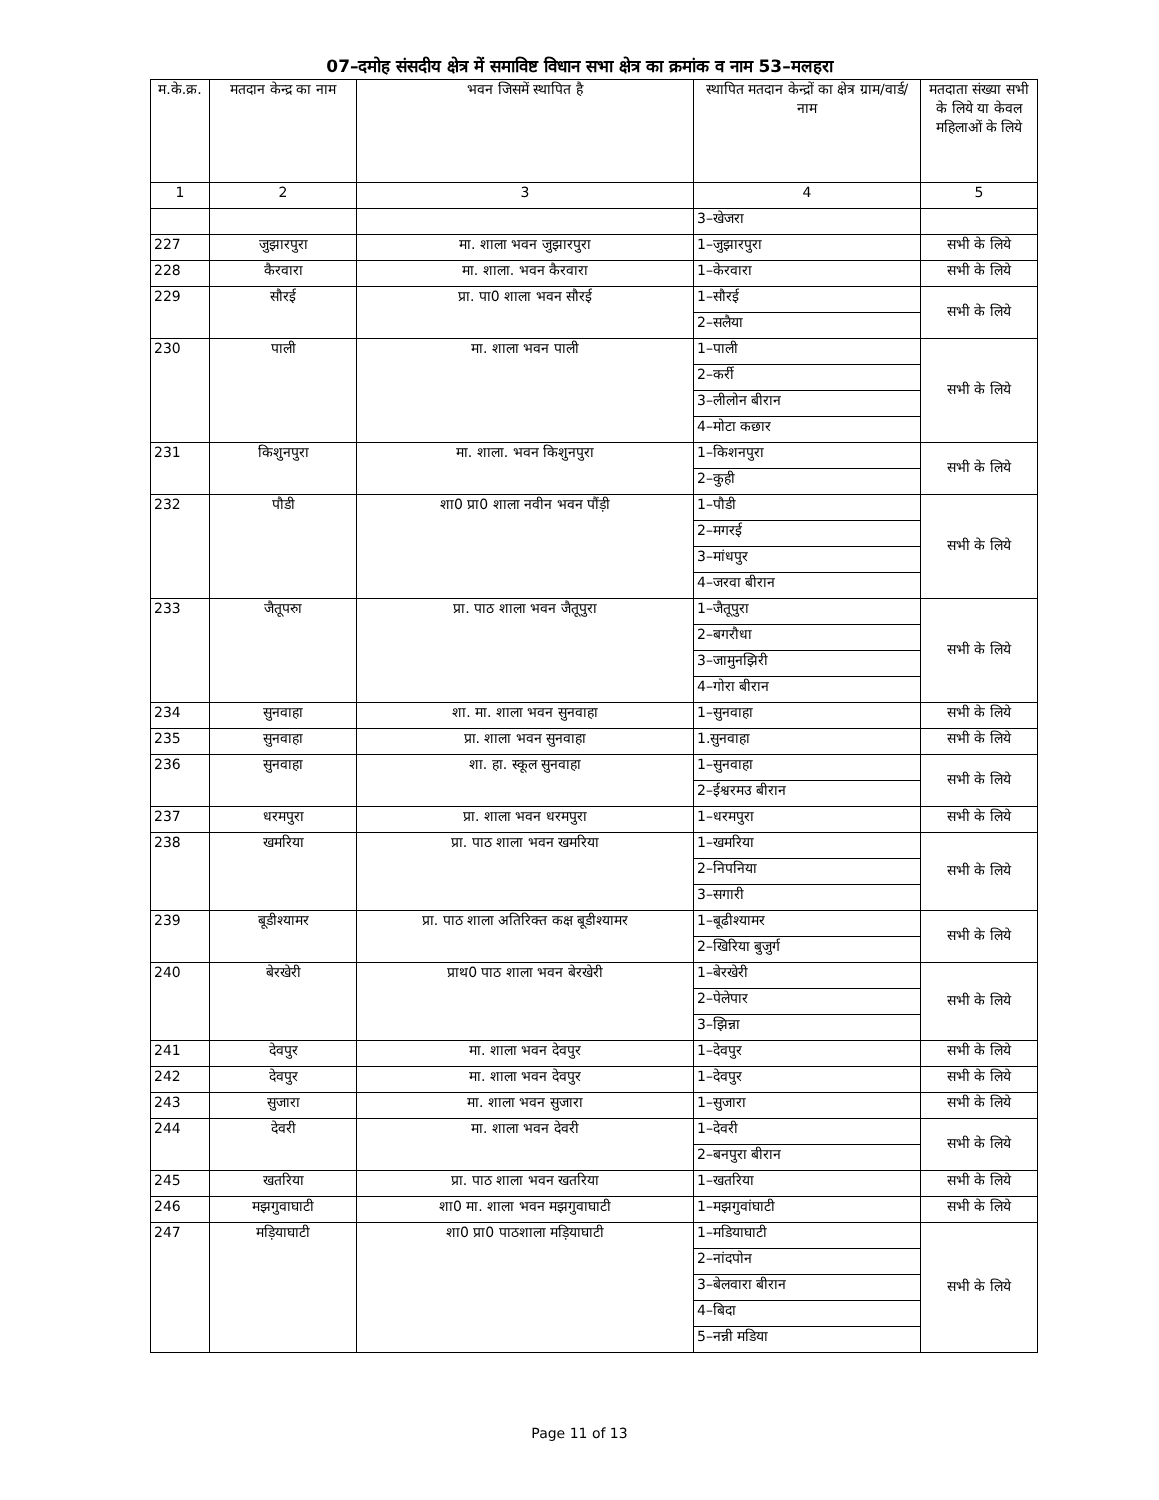07–दमोह संसदीय क्षेत्र में समाविष्ट विधान सभा क्षेत्र का क्रमांक व नाम 53–मलहरा
| म.के.क्र. | मतदान केन्द्र का नाम | भवन जिसमें स्थापित है | स्थापित मतदान केन्द्रों का क्षेत्र ग्राम/वार्ड/ नाम | मतदाता संख्या सभी के लिये या केवल महिलाओं के लिये |
| --- | --- | --- | --- | --- |
| 1 | 2 | 3 | 4 | 5 |
| | | | 3–खेजरा | |
| 227 | जुझारपुरा | मा. शाला भवन जुझारपुरा | 1–जुझारपुरा | सभी के लिये |
| 228 | कैरवारा | मा. शाला. भवन कैरवारा | 1–केरवारा | सभी के लिये |
| 229 | सौरई | प्रा. पा0 शाला भवन सौरई | 1–सौरई | सभी के लिये |
| | | | 2–सलैया | |
| 230 | पाली | मा. शाला भवन पाली | 1–पाली | सभी के लिये |
| | | | 2–कर्री | |
| | | | 3–लीलोन बीरान | |
| | | | 4–मोटा कछार | |
| 231 | किशुनपुरा | मा. शाला. भवन किशुनपुरा | 1–किशनपुरा | सभी के लिये |
| | | | 2–कुही | |
| 232 | पौडी | शा0 प्रा0 शाला नवीन भवन पौंड़ी | 1–पौडी | सभी के लिये |
| | | | 2–मगरई | |
| | | | 3–मांधपुर | |
| | | | 4–जरवा बीरान | |
| 233 | जैतूपरुा | प्रा. पाठ शाला भवन जैतूपुरा | 1–जैतूपुरा | सभी के लिये |
| | | | 2–बगरौधा | |
| | | | 3–जामुनझिरी | |
| | | | 4–गोरा बीरान | |
| 234 | सुनवाहा | शा. मा. शाला भवन सुनवाहा | 1–सुनवाहा | सभी के लिये |
| 235 | सुनवाहा | प्रा. शाला भवन सुनवाहा | 1.सुनवाहा | सभी के लिये |
| 236 | सुनवाहा | शा. हा. स्कूल सुनवाहा | 1–सुनवाहा | सभी के लिये |
| | | | 2–ईश्वरमउ बीरान | |
| 237 | धरमपुरा | प्रा. शाला भवन धरमपुरा | 1–धरमपुरा | सभी के लिये |
| 238 | खमरिया | प्रा. पाठ शाला भवन खमरिया | 1–खमरिया | सभी के लिये |
| | | | 2–निपनिया | |
| | | | 3–सगारी | |
| 239 | बूडीश्यामर | प्रा. पाठ शाला अतिरिक्त कक्ष बूडीश्यामर | 1–बूढीश्यामर | सभी के लिये |
| | | | 2–खिरिया बुजुर्ग | |
| 240 | बेरखेरी | प्राथ0 पाठ शाला भवन बेरखेरी | 1–बेरखेरी | सभी के लिये |
| | | | 2–पेलेपार | |
| | | | 3–झिन्ना | |
| 241 | देवपुर | मा. शाला भवन देवपुर | 1–देवपुर | सभी के लिये |
| 242 | देवपुर | मा. शाला भवन देवपुर | 1–देवपुर | सभी के लिये |
| 243 | सुजारा | मा. शाला भवन सुजारा | 1–सुजारा | सभी के लिये |
| 244 | देवरी | मा. शाला भवन देवरी | 1–देवरी | सभी के लिये |
| | | | 2–बनपुरा बीरान | |
| 245 | खतरिया | प्रा. पाठ शाला भवन खतरिया | 1–खतरिया | सभी के लिये |
| 246 | मझगुवाघाटी | शा0 मा. शाला भवन मझगुवाघाटी | 1–मझगुवांघाटी | सभी के लिये |
| 247 | मड़ियाघाटी | शा0 प्रा0 पाठशाला मड़ियाघाटी | 1–मडियाघाटी | सभी के लिये |
| | | | 2–नांदपोन | |
| | | | 3–बेलवारा बीरान | |
| | | | 4–बिदा | |
| | | | 5–नन्नी मडिया | |
Page 11 of 13